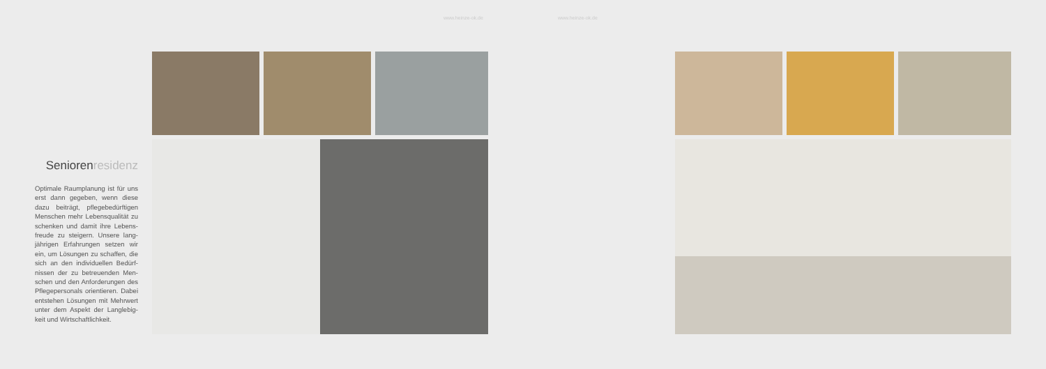www.heinze-ok.de www.heinze-ok.de
Seniorenresidenz
Optimale Raumplanung ist für uns erst dann gegeben, wenn diese dazu beiträgt, pflegebedürftigen Menschen mehr Lebensqualität zu schenken und damit ihre Lebens-freude zu steigern. Unsere lang-jährigen Erfahrungen setzen wir ein, um Lösungen zu schaffen, die sich an den individuellen Bedürf-nissen der zu betreuenden Men-schen und den Anforderungen des Pflegepersonals orientieren. Dabei entstehen Lösungen mit Mehrwert unter dem Aspekt der Langlebig-keit und Wirtschaftlichkeit.